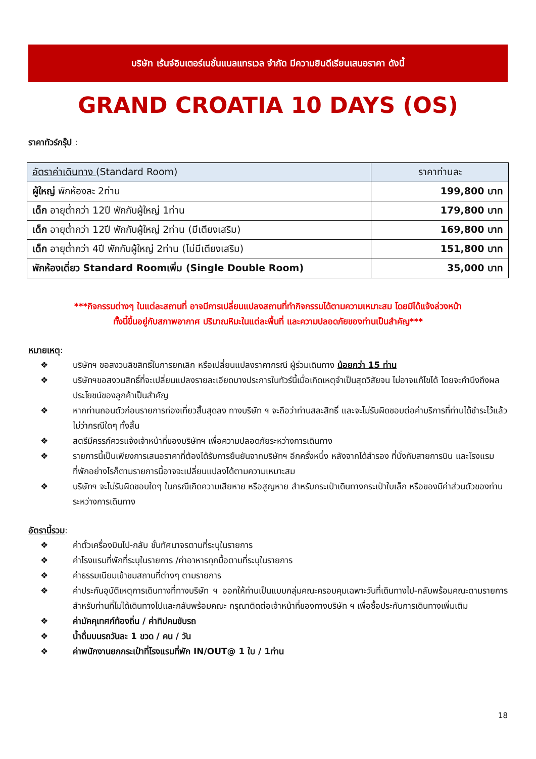บริษัท เร้นจ์อินเตอร์เนชั่นแนลแทรเวล จำกัด มีความยินดีเรียนเสนอราคา ดังนี้
GRAND CROATIA 10 DAYS (OS)
ราคาทัวร์กรุ๊ป :
| อัตราค่าเดินทาง (Standard Room) | ราคาท่านละ |
| --- | --- |
| ผู้ใหญ่ พักห้องละ 2ท่าน | 199,800 บาท |
| เด็ก อายุต่ำกว่า 12ปี พักกับผู้ใหญ่ 1ท่าน | 179,800 บาท |
| เด็ก อายุต่ำกว่า 12ปี พักกับผู้ใหญ่ 2ท่าน (มีเตียงเสริม) | 169,800 บาท |
| เด็ก อายุต่ำกว่า 4ปี พักกับผู้ใหญ่ 2ท่าน (ไม่มีเตียงเสริม) | 151,800 บาท |
| พักห้องเดี่ยว Standard Roomเพิ่ม (Single Double Room) | 35,000 บาท |
***กิจกรรมต่างๆ ในแต่ละสถานที่ อาจมีการเปลี่ยนแปลงสถานที่ทำกิจกรรมได้ตามความเหมาะสม โดยมิได้แจ้งล่วงหน้า
ทั้งนี้ขึ้นอยู่กับสภาพอากาศ ปริมาณหิมะในแต่ละพื้นที่ และความปลอดภัยของท่านเป็นสำคัญ***
หมายเหตุ:
❖ บริษัทฯ ขอสงวนลิขสิทธิ์ในการยกเลิก หรือเปลี่ยนแปลงราคากรณี ผู้ร่วมเดินทาง น้อยกว่า 15 ท่าน
❖ บริษัทฯขอสงวนสิทธิ์ที่จะเปลี่ยนแปลงรายละเอียดบางประการในทัวร์นี้เมื่อเกิดเหตุจำเป็นสุดวิสัยจน ไม่อาจแก้ไขได้ โดยจะคำนึงถึงผลประโยชน์ของลูกค้าเป็นสำคัญ
❖ หากท่านถอนตัวก่อนรายการท่องเที่ยวสิ้นสุดลง ทางบริษัท ฯ จะถือว่าท่านสละสิทธิ์ และจะไม่รับผิดชอบต่อค่าบริการที่ท่านได้ชำระไว้แล้ว ไม่ว่ากรณีใดๆ ทั้งสิ้น
❖ สตรีมีครรภ์ควรแจ้งเจ้าหน้าที่ของบริษัทฯ เพื่อความปลอดภัยระหว่างการเดินทาง
❖ รายการนี้เป็นเพียงการเสนอราคาที่ต้องได้รับการยืนยันจากบริษัทฯ อีกครั้งหนึ่ง หลังจากได้สำรอง ที่นั่งกับสายการบิน และโรงแรมที่พักอย่างไรก็ตามรายการนี้อาจจะเปลี่ยนแปลงได้ตามความเหมาะสม
❖ บริษัทฯ จะไม่รับผิดชอบใดๆ ในกรณีเกิดความเสียหาย หรือสูญหาย สำหรับกระเป๋าเดินทางกระเป๋าใบเล็ก หรือของมีค่าส่วนตัวของท่านระหว่างการเดินทาง
อัตรานี้รวม:
❖ ค่าตั๋วเครื่องบินไป-กลับ ชั้นทัศนาจรตามที่ระบุในรายการ
❖ ค่าโรงแรมที่พักที่ระบุในรายการ /ค่าอาหารทุกมื้อตามที่ระบุในรายการ
❖ ค่าธรรมเนียมเข้าชมสถานที่ต่างๆ ตามรายการ
❖ ค่าประกันอุบัติเหตุการเดินทางที่ทางบริษัท ฯ ออกให้ท่านเป็นแบบกลุ่มคณะครอบคุมเฉพาะวันที่เดินทางไป-กลับพร้อมคณะตามรายการ สำหรับท่านที่ไม่ได้เดินทางไปและกลับพร้อมคณะ กรุณาติดต่อเจ้าหน้าที่ของทางบริษัท ฯ เพื่อซื้อประกันการเดินทางเพิ่มเติม
❖ ค่ามัคคุเทศก์ท้องถิ่น / ค่าทิปคนขับรถ
❖ น้ำดื่มบนรถวันละ 1 ขวด / คน / วัน
❖ ค่าพนักงานยกกระเป๋าที่โรงแรมที่พัก IN/OUT@ 1 ใบ / 1ท่าน
18